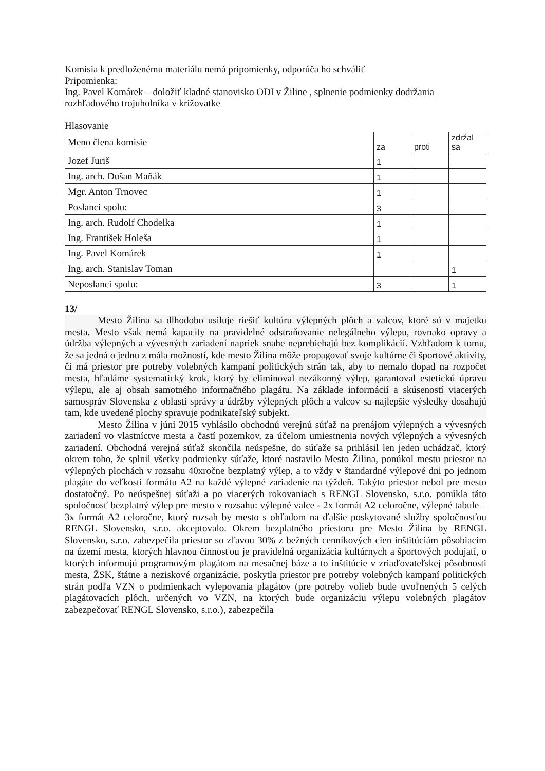Komisia k predloženému materiálu nemá pripomienky, odporúča ho schváliť
Pripomienka:
Ing. Pavel Komárek – doložiť kladné stanovisko ODI v Žiline , splnenie podmienky dodržania rozhľadového trojuholníka v križovatke
Hlasovanie
| Meno člena komisie | za | proti | zdržal sa |
| --- | --- | --- | --- |
| Jozef Juriš | 1 | | |
| Ing. arch. Dušan Maňák | 1 | | |
| Mgr. Anton Trnovec | 1 | | |
| Poslanci spolu: | 3 | | |
| Ing. arch. Rudolf Chodelka | 1 | | |
| Ing. František Holeša | 1 | | |
| Ing. Pavel Komárek | 1 | | |
| Ing. arch. Stanislav Toman | | | 1 |
| Neposlanci spolu: | 3 | | 1 |
13/
Mesto Žilina sa dlhodobo usiluje riešiť kultúru výlepných plôch a valcov, ktoré sú v majetku mesta. Mesto však nemá kapacity na pravidelné odstraňovanie nelegálneho výlepu, rovnako opravy a údržba výlepných a vývesných zariadení napriek snahe neprebiehajú bez komplikácií. Vzhľadom k tomu, že sa jedná o jednu z mála možností, kde mesto Žilina môže propagovať svoje kultúrne či športové aktivity, či má priestor pre potreby volebných kampaní politických strán tak, aby to nemalo dopad na rozpočet mesta, hľadáme systematický krok, ktorý by eliminoval nezákonný výlep, garantoval estetickú úpravu výlepu, ale aj obsah samotného informačného plagátu. Na základe informácií a skúseností viacerých samospráv Slovenska z oblasti správy a údržby výlepných plôch a valcov sa najlepšie výsledky dosahujú tam, kde uvedené plochy spravuje podnikateľský subjekt.
Mesto Žilina v júni 2015 vyhlásilo obchodnú verejnú súťaž na prenájom výlepných a vývesných zariadení vo vlastníctve mesta a častí pozemkov, za účelom umiestnenia nových výlepných a vývesných zariadení. Obchodná verejná súťaž skončila neúspešne, do súťaže sa prihlásil len jeden uchádzač, ktorý okrem toho, že splnil všetky podmienky súťaže, ktoré nastavilo Mesto Žilina, ponúkol mestu priestor na výlepných plochách v rozsahu 40xročne bezplatný výlep, a to vždy v štandardné výlepové dni po jednom plagáte do veľkosti formátu A2 na každé výlepné zariadenie na týždeň. Takýto priestor nebol pre mesto dostatočný. Po neúspešnej súťaži a po viacerých rokovaniach s RENGL Slovensko, s.r.o. ponúkla táto spoločnosť bezplatný výlep pre mesto v rozsahu: výlepné valce - 2x formát A2 celoročne, výlepné tabule – 3x formát A2 celoročne, ktorý rozsah by mesto s ohľadom na ďalšie poskytované služby spoločnosťou RENGL Slovensko, s.r.o. akceptovalo. Okrem bezplatného priestoru pre Mesto Žilina by RENGL Slovensko, s.r.o. zabezpečila priestor so zľavou 30% z bežných cenníkových cien inštitúciám pôsobiacim na území mesta, ktorých hlavnou činnosťou je pravidelná organizácia kultúrnych a športových podujatí, o ktorých informujú programovým plagátom na mesačnej báze a to inštitúcie v zriaďovateľskej pôsobnosti mesta, ŽSK, štátne a neziskové organizácie, poskytla priestor pre potreby volebných kampaní politických strán podľa VZN o podmienkach vylepovania plagátov (pre potreby volieb bude uvoľnených 5 celých plagátovacích plôch, určených vo VZN, na ktorých bude organizáciu výlepu volebných plagátov zabezpečovať RENGL Slovensko, s.r.o.), zabezpečila